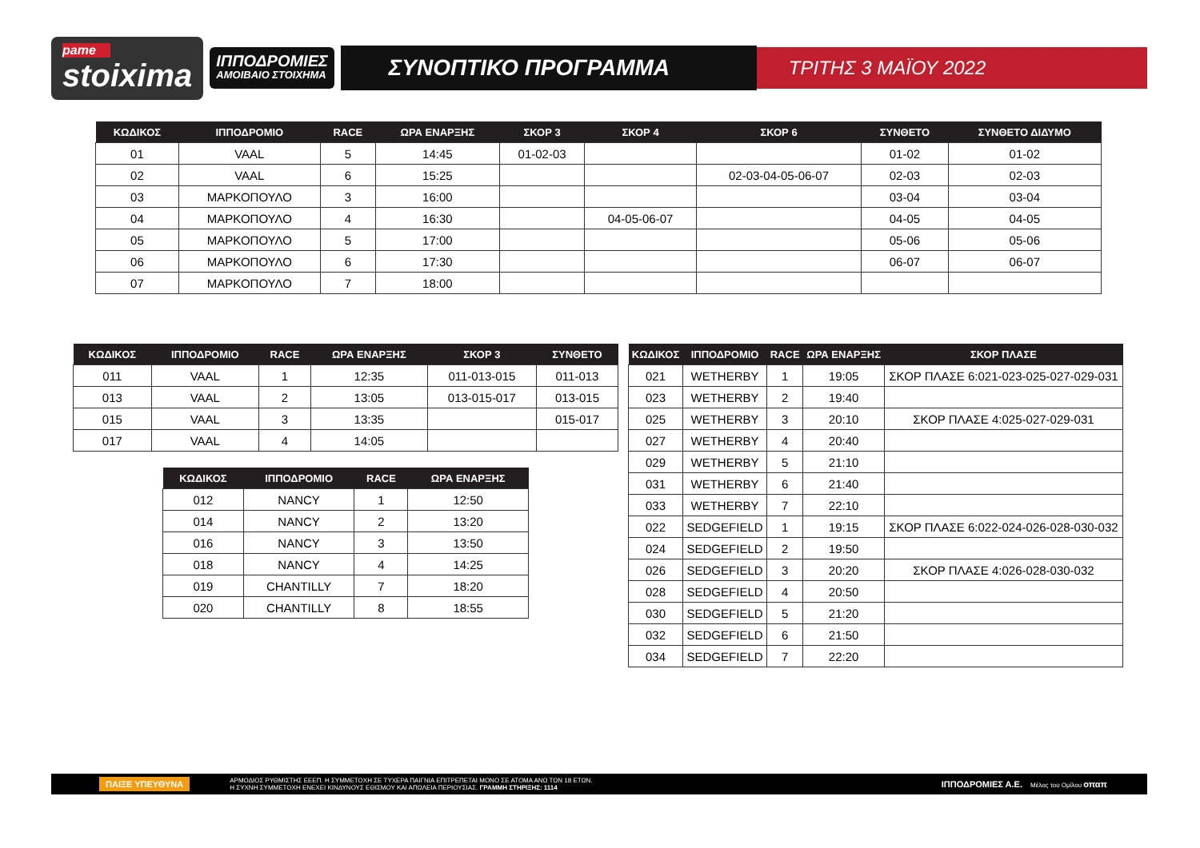pame
stoixima
ΙΠΠΟΔΡΟΜΙΕΣ
ΑΜΟΙΒΑΙΟ ΣΤΟΙΧΗΜΑ
ΣΥΝΟΠΤΙΚΟ ΠΡΟΓΡΑΜΜΑ
ΤΡΙΤΗΣ 3 ΜΑΪΟΥ 2022
| ΚΩΔΙΚΟΣ | ΙΠΠΟΔΡΟΜΙΟ | RACE | ΩΡΑ ΕΝΑΡΞΗΣ | ΣΚΟΡ 3 | ΣΚΟΡ 4 | ΣΚΟΡ 6 | ΣΥΝΘΕΤΟ | ΣΥΝΘΕΤΟ ΔΙΔΥΜΟ |
| --- | --- | --- | --- | --- | --- | --- | --- | --- |
| 01 | VAAL | 5 | 14:45 | 01-02-03 | | | 01-02 | 01-02 |
| 02 | VAAL | 6 | 15:25 | | | 02-03-04-05-06-07 | 02-03 | 02-03 |
| 03 | ΜΑΡΚΟΠΟΥΛΟ | 3 | 16:00 | | | | 03-04 | 03-04 |
| 04 | ΜΑΡΚΟΠΟΥΛΟ | 4 | 16:30 | | 04-05-06-07 | | 04-05 | 04-05 |
| 05 | ΜΑΡΚΟΠΟΥΛΟ | 5 | 17:00 | | | | 05-06 | 05-06 |
| 06 | ΜΑΡΚΟΠΟΥΛΟ | 6 | 17:30 | | | | 06-07 | 06-07 |
| 07 | ΜΑΡΚΟΠΟΥΛΟ | 7 | 18:00 | | | | | |
| ΚΩΔΙΚΟΣ | ΙΠΠΟΔΡΟΜΙΟ | RACE | ΩΡΑ ΕΝΑΡΞΗΣ | ΣΚΟΡ 3 | ΣΥΝΘΕΤΟ |
| --- | --- | --- | --- | --- | --- |
| 011 | VAAL | 1 | 12:35 | 011-013-015 | 011-013 |
| 013 | VAAL | 2 | 13:05 | 013-015-017 | 013-015 |
| 015 | VAAL | 3 | 13:35 | | 015-017 |
| 017 | VAAL | 4 | 14:05 | | |
| ΚΩΔΙΚΟΣ | ΙΠΠΟΔΡΟΜΙΟ | RACE | ΩΡΑ ΕΝΑΡΞΗΣ |
| --- | --- | --- | --- |
| 012 | NANCY | 1 | 12:50 |
| 014 | NANCY | 2 | 13:20 |
| 016 | NANCY | 3 | 13:50 |
| 018 | NANCY | 4 | 14:25 |
| 019 | CHANTILLY | 7 | 18:20 |
| 020 | CHANTILLY | 8 | 18:55 |
| ΚΩΔΙΚΟΣ | ΙΠΠΟΔΡΟΜΙΟ | RACE | ΩΡΑ ΕΝΑΡΞΗΣ | ΣΚΟΡ ΠΛΑΣΕ |
| --- | --- | --- | --- | --- |
| 021 | WETHERBY | 1 | 19:05 | ΣΚΟΡ ΠΛΑΣΕ 6:021-023-025-027-029-031 |
| 023 | WETHERBY | 2 | 19:40 | |
| 025 | WETHERBY | 3 | 20:10 | ΣΚΟΡ ΠΛΑΣΕ 4:025-027-029-031 |
| 027 | WETHERBY | 4 | 20:40 | |
| 029 | WETHERBY | 5 | 21:10 | |
| 031 | WETHERBY | 6 | 21:40 | |
| 033 | WETHERBY | 7 | 22:10 | |
| 022 | SEDGEFIELD | 1 | 19:15 | ΣΚΟΡ ΠΛΑΣΕ 6:022-024-026-028-030-032 |
| 024 | SEDGEFIELD | 2 | 19:50 | |
| 026 | SEDGEFIELD | 3 | 20:20 | ΣΚΟΡ ΠΛΑΣΕ 4:026-028-030-032 |
| 028 | SEDGEFIELD | 4 | 20:50 | |
| 030 | SEDGEFIELD | 5 | 21:20 | |
| 032 | SEDGEFIELD | 6 | 21:50 | |
| 034 | SEDGEFIELD | 7 | 22:20 | |
ΠΑΙΞΕ ΥΠΕΥΘΥΝΑ ΑΡΜΟΔΙΟΣ ΡΥΘΜΙΣΤΗΣ ΕΕΕΠ. Η ΣΥΜΜΕΤΟΧΗ ΣΕ ΤΥΧΕΡΑ ΠΑΙΓΝΙΑ ΕΠΙΤΡΕΠΕΤΑΙ ΜΟΝΟ ΣΕ ΑΤΟΜΑ ΑΝΩ ΤΩΝ 18 ΕΤΩΝ.
Η ΣΥΧΝΗ ΣΥΜΜΕΤΟΧΗ ΕΝΕΧΕΙ ΚΙΝΔΥΝΟΥΣ ΕΘΙΣΜΟΥ ΚΑΙ ΑΠΩΛΕΙΑ ΠΕΡΙΟΥΣΙΑΣ. ΓΡΑΜΜΗ ΣΤΗΡΙΞΗΣ: 1114 ΙΠΠΟΔΡΟΜΙΕΣ Α.Ε. Μέλος του Ομίλου οπαπ